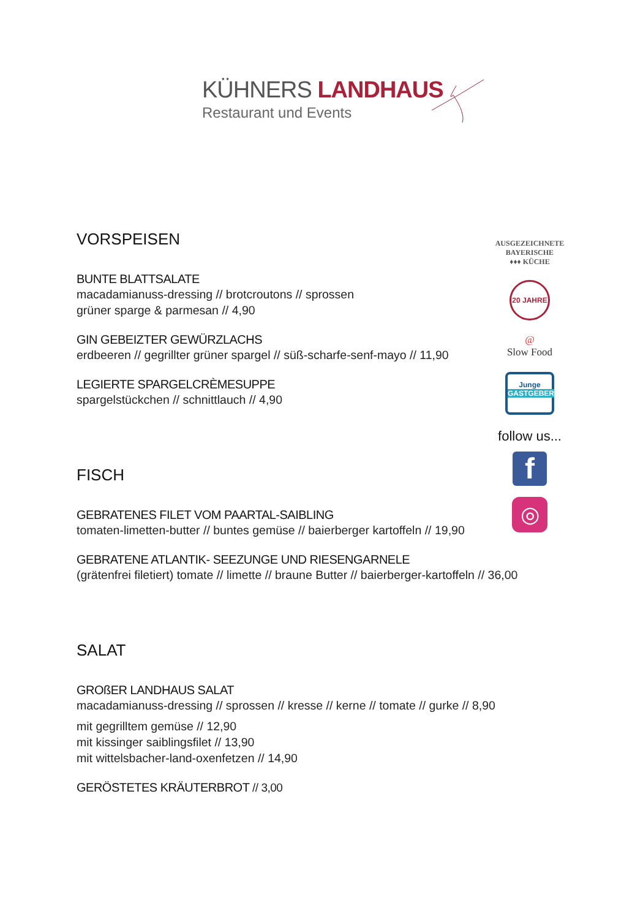KÜHNERS LANDHAUS
Restaurant und Events
VORSPEISEN
BUNTE BLATTSALATE
macadamianuss-dressing // brotcroutons // sprossen
grüner sparge & parmesan // 4,90
GIN GEBEIZTER GEWÜRZLACHS
erdbeeren // gegrillter grüner spargel // süß-scharfe-senf-mayo // 11,90
LEGIERTE SPARGELCRÈMESUPPE
spargelstückchen // schnittlauch // 4,90
FISCH
GEBRATENES FILET VOM PAARTAL-SAIBLING
tomaten-limetten-butter // buntes gemüse // baierberger kartoffeln // 19,90
GEBRATENE ATLANTIK- SEEZUNGE UND RIESENGARNELE
(grätenfrei filetiert) tomate // limette // braune Butter // baierberger-kartoffeln // 36,00
SALAT
GROßER LANDHAUS SALAT
macadamianuss-dressing // sprossen // kresse // kerne // tomate // gurke // 8,90
mit gegrilltem gemüse // 12,90
mit kissinger saiblingsfilet // 13,90
mit wittelsbacher-land-oxenfetzen // 14,90
GERÖSTETES KRÄUTERBROT // 3,00
AUSGEZEICHNETE
BAYERISCHE
♦♦♦ KÜCHE
20 JAHRE
@
Slow Food
Junge
GASTGEBER
follow us...
f
◎